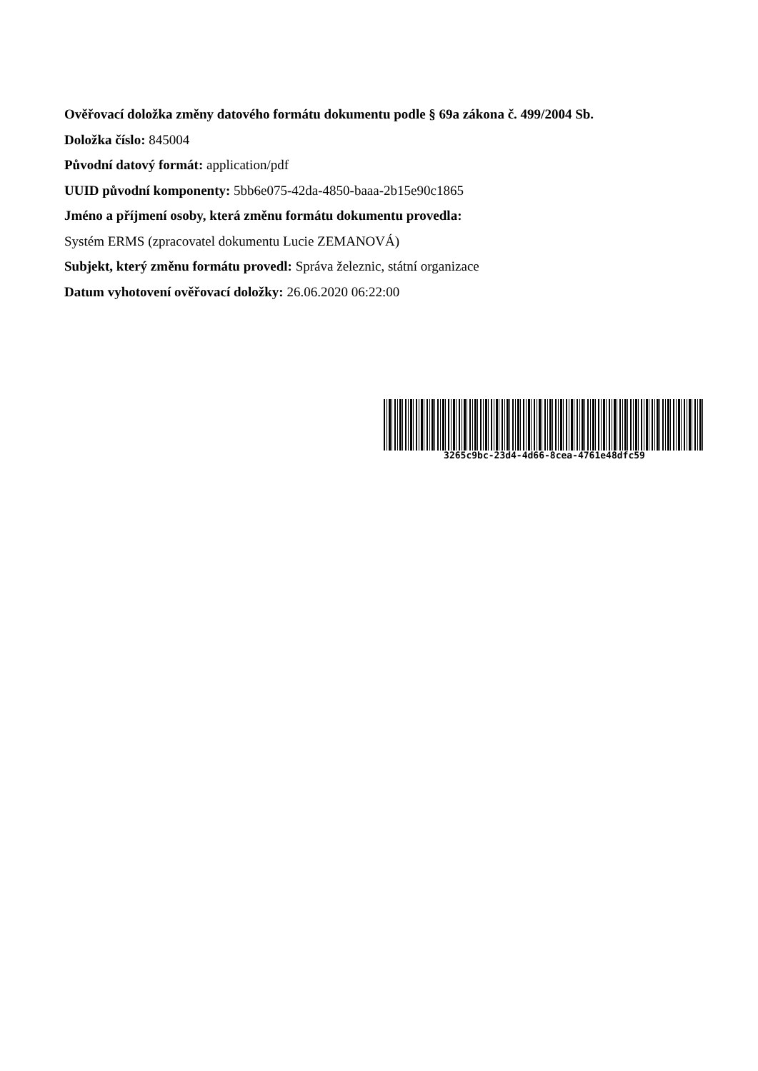Ověřovací doložka změny datového formátu dokumentu podle § 69a zákona č. 499/2004 Sb.
Doložka číslo: 845004
Původní datový formát: application/pdf
UUID původní komponenty: 5bb6e075-42da-4850-baaa-2b15e90c1865
Jméno a příjmení osoby, která změnu formátu dokumentu provedla:
Systém ERMS (zpracovatel dokumentu Lucie ZEMANOVÁ)
Subjekt, který změnu formátu provedl: Správa železnic, státní organizace
Datum vyhotovení ověřovací doložky: 26.06.2020 06:22:00
3265c9bc-23d4-4d66-8cea-4761e48dfc59